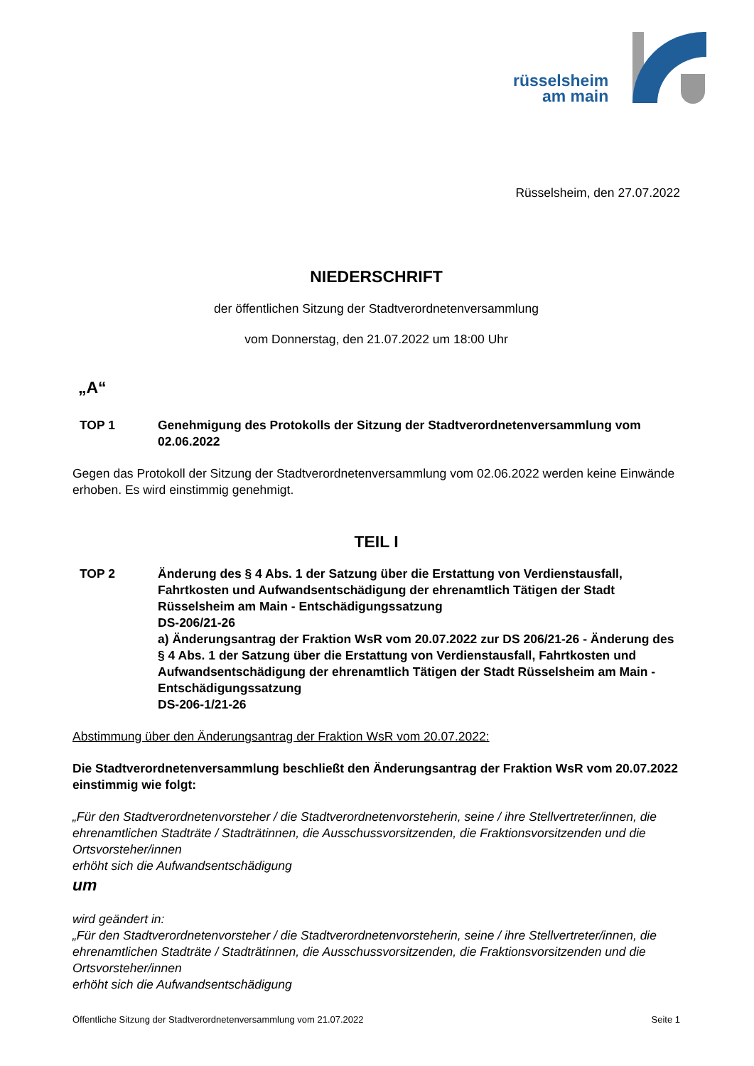rüsselsheim
am main
Rüsselsheim, den 27.07.2022
NIEDERSCHRIFT
der öffentlichen Sitzung der Stadtverordnetenversammlung
vom Donnerstag, den 21.07.2022 um 18:00 Uhr
„A“
TOP 1 Genehmigung des Protokolls der Sitzung der Stadtverordnetenversammlung vom 02.06.2022
Gegen das Protokoll der Sitzung der Stadtverordnetenversammlung vom 02.06.2022 werden keine Einwände erhoben. Es wird einstimmig genehmigt.
TEIL I
TOP 2 Änderung des § 4 Abs. 1 der Satzung über die Erstattung von Verdienstausfall, Fahrtkosten und Aufwandsentschädigung der ehrenamtlich Tätigen der Stadt Rüsselsheim am Main - Entschädigungssatzung
DS-206/21-26
a) Änderungsantrag der Fraktion WsR vom 20.07.2022 zur DS 206/21-26 - Änderung des § 4 Abs. 1 der Satzung über die Erstattung von Verdienstausfall, Fahrtkosten und Aufwandsentschädigung der ehrenamtlich Tätigen der Stadt Rüsselsheim am Main - Entschädigungssatzung
DS-206-1/21-26
Abstimmung über den Änderungsantrag der Fraktion WsR vom 20.07.2022:
Die Stadtverordnetenversammlung beschließt den Änderungsantrag der Fraktion WsR vom 20.07.2022 einstimmig wie folgt:
„Für den Stadtverordnetenvorsteher / die Stadtverordnetenvorsteherin, seine / ihre Stellvertreter/innen, die ehrenamtlichen Stadträte / Stadträtinnen, die Ausschussvorsitzenden, die Fraktionsvorsitzenden und die Ortsvorsteher/innen
erhöht sich die Aufwandsentschädigung
um
wird geändert in:
„Für den Stadtverordnetenvorsteher / die Stadtverordnetenvorsteherin, seine / ihre Stellvertreter/innen, die ehrenamtlichen Stadträte / Stadträtinnen, die Ausschussvorsitzenden, die Fraktionsvorsitzenden und die Ortsvorsteher/innen
erhöht sich die Aufwandsentschädigung
Öffentliche Sitzung der Stadtverordnetenversammlung vom 21.07.2022 Seite 1